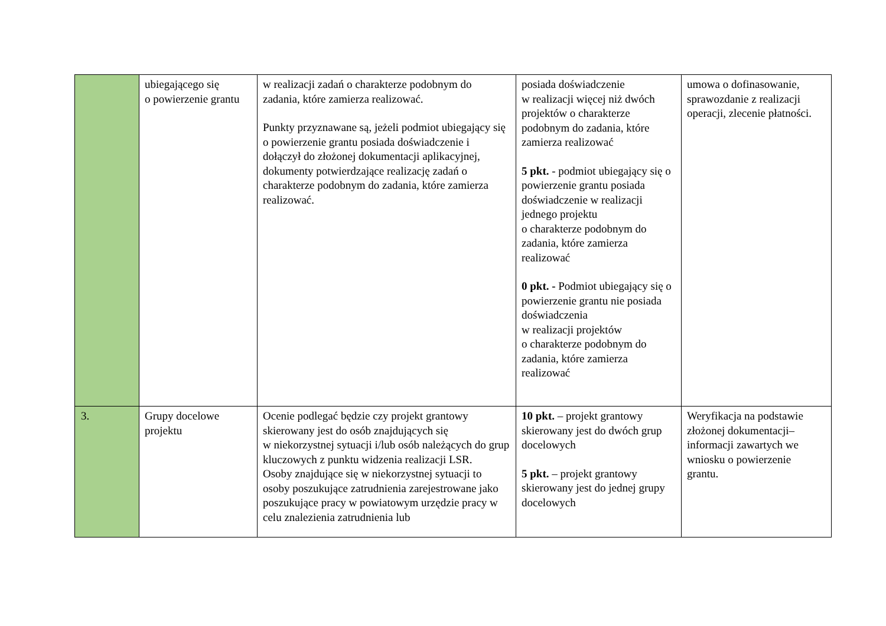| | ubiegającego się o powierzenie grantu | w realizacji zadań o charakterze podobnym do zadania, które zamierza realizować. Punkty przyznawane są, jeżeli podmiot ubiegający się o powierzenie grantu posiada doświadczenie i dołączył do złożonej dokumentacji aplikacyjnej, dokumenty potwierdzające realizację zadań o charakterze podobnym do zadania, które zamierza realizować. | posiada doświadczenie w realizacji więcej niż dwóch projektów o charakterze podobnym do zadania, które zamierza realizować 5 pkt. - podmiot ubiegający się o powierzenie grantu posiada doświadczenie w realizacji jednego projektu o charakterze podobnym do zadania, które zamierza realizować 0 pkt. - Podmiot ubiegający się o powierzenie grantu nie posiada doświadczenia w realizacji projektów o charakterze podobnym do zadania, które zamierza realizować | umowa o dofinasowanie, sprawozdanie z realizacji operacji, zlecenie płatności. |
| 3. | Grupy docelowe projektu | Ocenie podlegać będzie czy projekt grantowy skierowany jest do osób znajdujących się w niekorzystnej sytuacji i/lub osób należących do grup kluczowych z punktu widzenia realizacji LSR. Osoby znajdujące się w niekorzystnej sytuacji to osoby poszukujące zatrudnienia zarejestrowane jako poszukujące pracy w powiatowym urzędzie pracy w celu znalezienia zatrudnienia lub | 10 pkt. – projekt grantowy skierowany jest do dwóch grup docelowych 5 pkt. – projekt grantowy skierowany jest do jednej grupy docelowych | Weryfikacja na podstawie złożonej dokumentacji– informacji zawartych we wniosku o powierzenie grantu. |